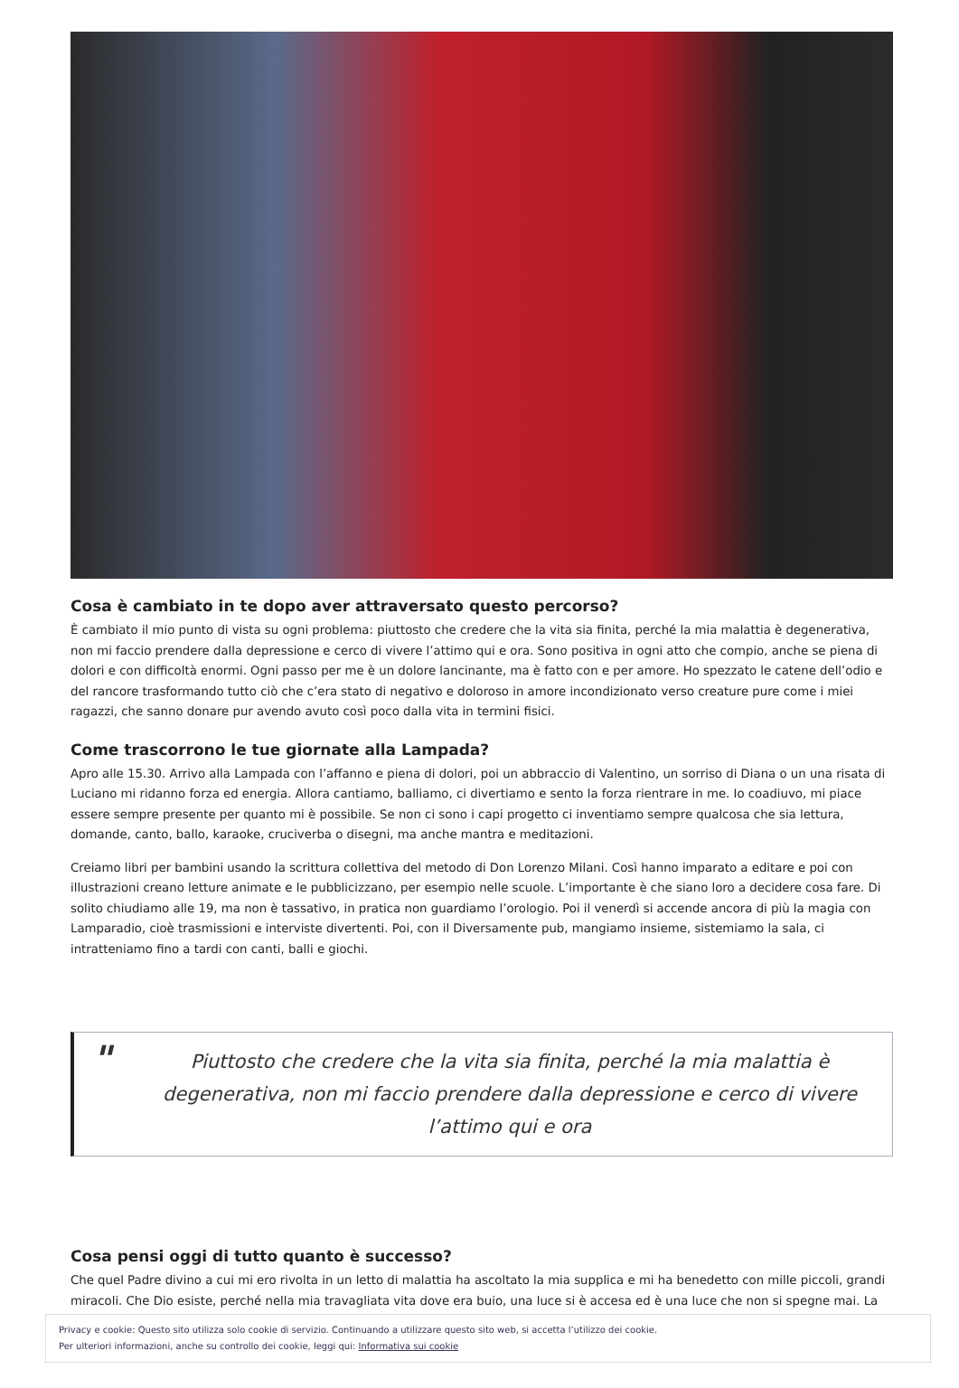Cosa è cambiato in te dopo aver attraversato questo percorso?
È cambiato il mio punto di vista su ogni problema: piuttosto che credere che la vita sia finita, perché la mia malattia è degenerativa, non mi faccio prendere dalla depressione e cerco di vivere l’attimo qui e ora. Sono positiva in ogni atto che compio, anche se piena di dolori e con difficoltà enormi. Ogni passo per me è un dolore lancinante, ma è fatto con e per amore. Ho spezzato le catene dell’odio e del rancore trasformando tutto ciò che c’era stato di negativo e doloroso in amore incondizionato verso creature pure come i miei ragazzi, che sanno donare pur avendo avuto così poco dalla vita in termini fisici.
Come trascorrono le tue giornate alla Lampada?
Apro alle 15.30. Arrivo alla Lampada con l’affanno e piena di dolori, poi un abbraccio di Valentino, un sorriso di Diana o un una risata di Luciano mi ridanno forza ed energia. Allora cantiamo, balliamo, ci divertiamo e sento la forza rientrare in me. Io coadiuvo, mi piace essere sempre presente per quanto mi è possibile. Se non ci sono i capi progetto ci inventiamo sempre qualcosa che sia lettura, domande, canto, ballo, karaoke, cruciverba o disegni, ma anche mantra e meditazioni.
Creiamo libri per bambini usando la scrittura collettiva del metodo di Don Lorenzo Milani. Così hanno imparato a editare e poi con illustrazioni creano letture animate e le pubblicizzano, per esempio nelle scuole. L’importante è che siano loro a decidere cosa fare. Di solito chiudiamo alle 19, ma non è tassativo, in pratica non guardiamo l’orologio. Poi il venerdì si accende ancora di più la magia con Lamparadio, cioè trasmissioni e interviste divertenti. Poi, con il Diversamente pub, mangiamo insieme, sistemiamo la sala, ci intratteniamo fino a tardi con canti, balli e giochi.
" Piuttosto che credere che la vita sia finita, perché la mia malattia è degenerativa, non mi faccio prendere dalla depressione e cerco di vivere l’attimo qui e ora
Cosa pensi oggi di tutto quanto è successo?
Che quel Padre divino a cui mi ero rivolta in un letto di malattia ha ascoltato la mia supplica e mi ha benedetto con mille piccoli, grandi miracoli. Che Dio esiste, perché nella mia travagliata vita dove era buio, una luce si è accesa ed è una luce che non si spegne mai. La
Privacy e cookie: Questo sito utilizza solo cookie di servizio. Continuando a utilizzare questo sito web, si accetta l’utilizzo dei cookie.
Per ulteriori informazioni, anche su controllo dei cookie, leggi qui: Informativa sui cookie